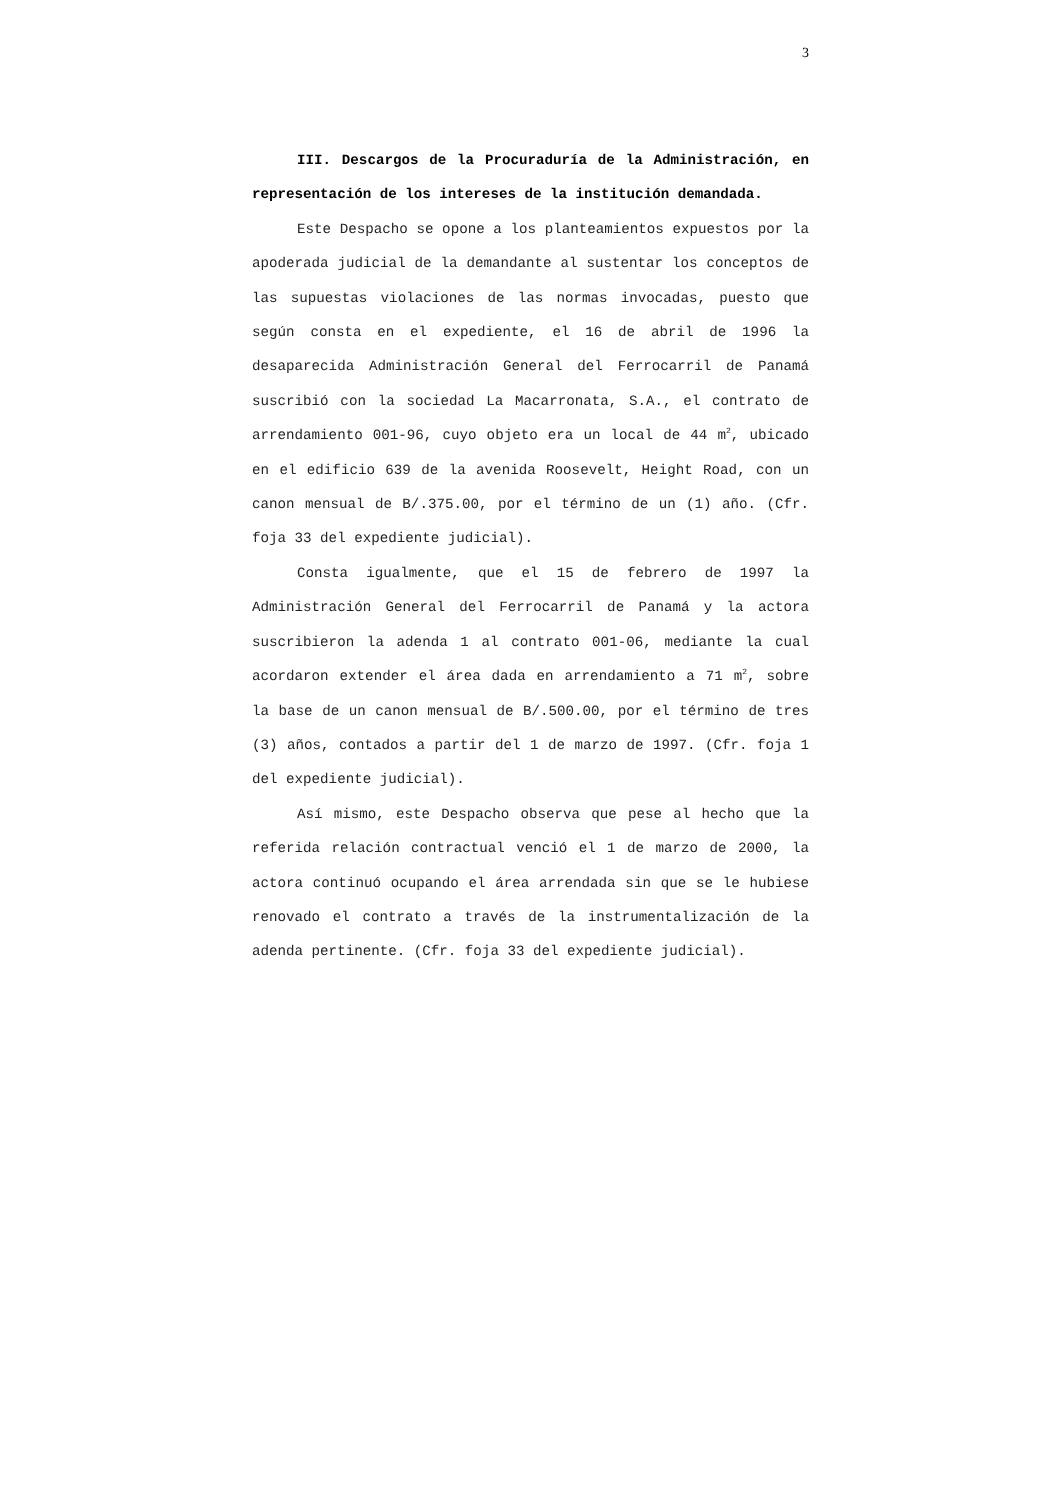3
III. Descargos de la Procuraduría de la Administración, en representación de los intereses de la institución demandada.
Este Despacho se opone a los planteamientos expuestos por la apoderada judicial de la demandante al sustentar los conceptos de las supuestas violaciones de las normas invocadas, puesto que según consta en el expediente, el 16 de abril de 1996 la desaparecida Administración General del Ferrocarril de Panamá suscribió con la sociedad La Macarronata, S.A., el contrato de arrendamiento 001-96, cuyo objeto era un local de 44 m<sup>2</sup>, ubicado en el edificio 639 de la avenida Roosevelt, Height Road, con un canon mensual de B/.375.00, por el término de un (1) año. (Cfr. foja 33 del expediente judicial).
Consta igualmente, que el 15 de febrero de 1997 la Administración General del Ferrocarril de Panamá y la actora suscribieron la adenda 1 al contrato 001-06, mediante la cual acordaron extender el área dada en arrendamiento a 71 m<sup>2</sup>, sobre la base de un canon mensual de B/.500.00, por el término de tres (3) años, contados a partir del 1 de marzo de 1997. (Cfr. foja 1 del expediente judicial).
Así mismo, este Despacho observa que pese al hecho que la referida relación contractual venció el 1 de marzo de 2000, la actora continuó ocupando el área arrendada sin que se le hubiese renovado el contrato a través de la instrumentalización de la adenda pertinente. (Cfr. foja 33 del expediente judicial).